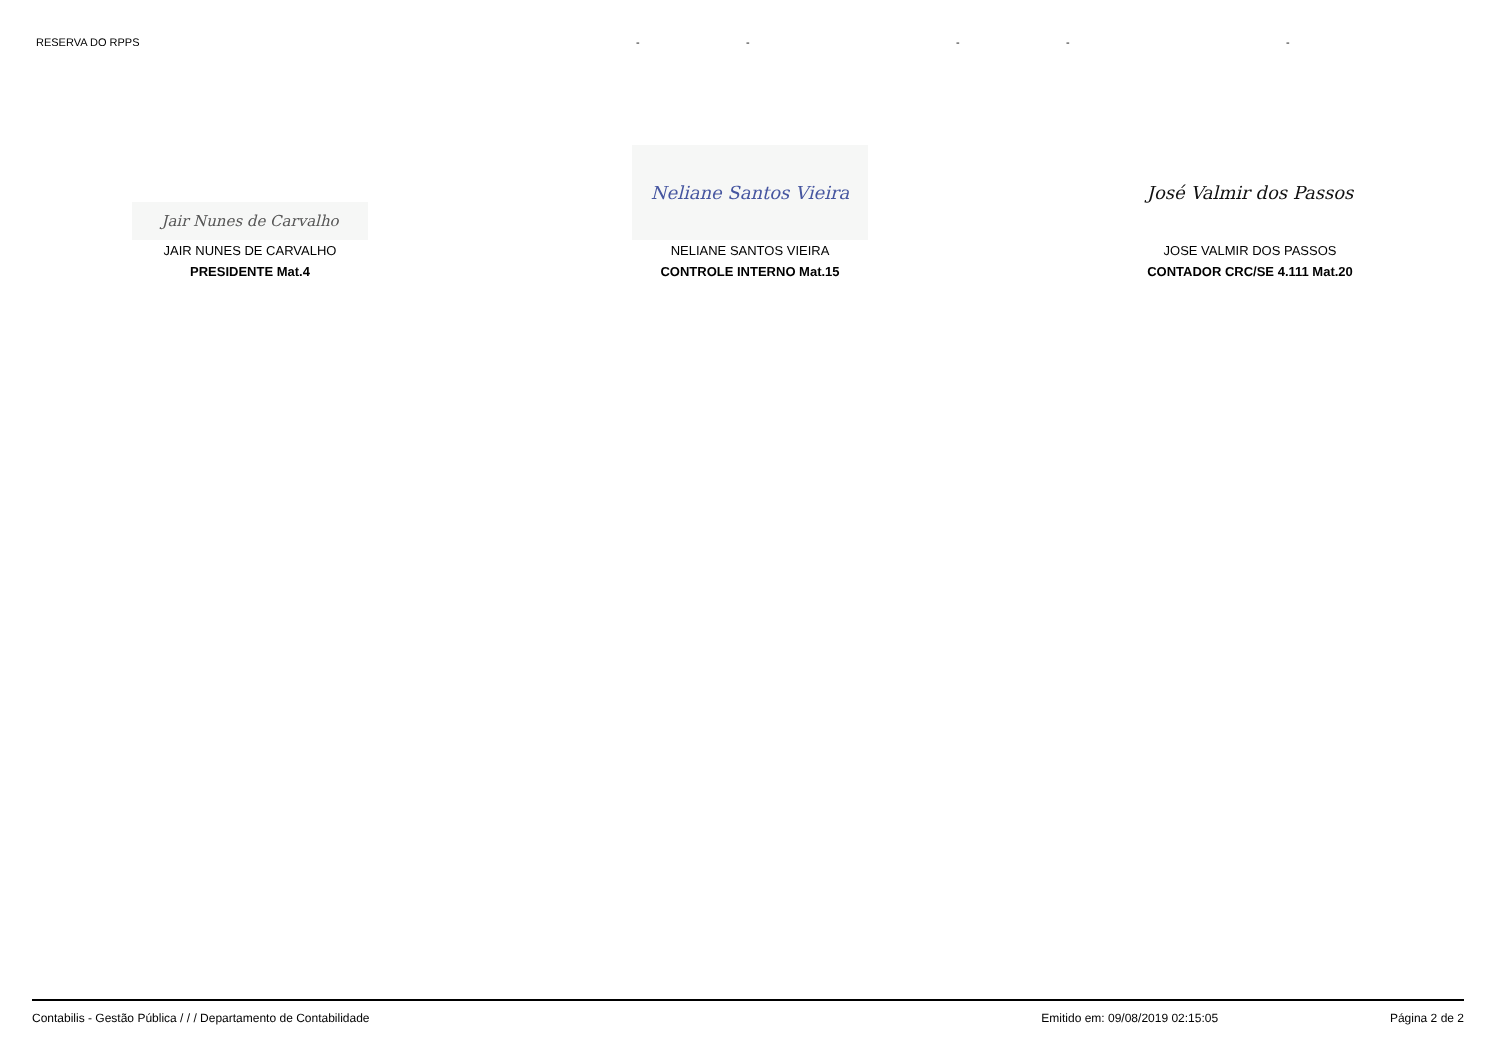| RESERVA DO RPPS | - | - | - | - | - |
Jair Nunes de Carvalho
JAIR NUNES DE CARVALHO
PRESIDENTE Mat.4
Neliane Santos Vieira
NELIANE SANTOS VIEIRA
CONTROLE INTERNO Mat.15
José Valmir dos Passos
JOSE VALMIR DOS PASSOS
CONTADOR CRC/SE 4.111 Mat.20
Contabilis - Gestão Pública / / / Departamento de Contabilidade Emitido em: 09/08/2019 02:15:05 Página 2 de 2